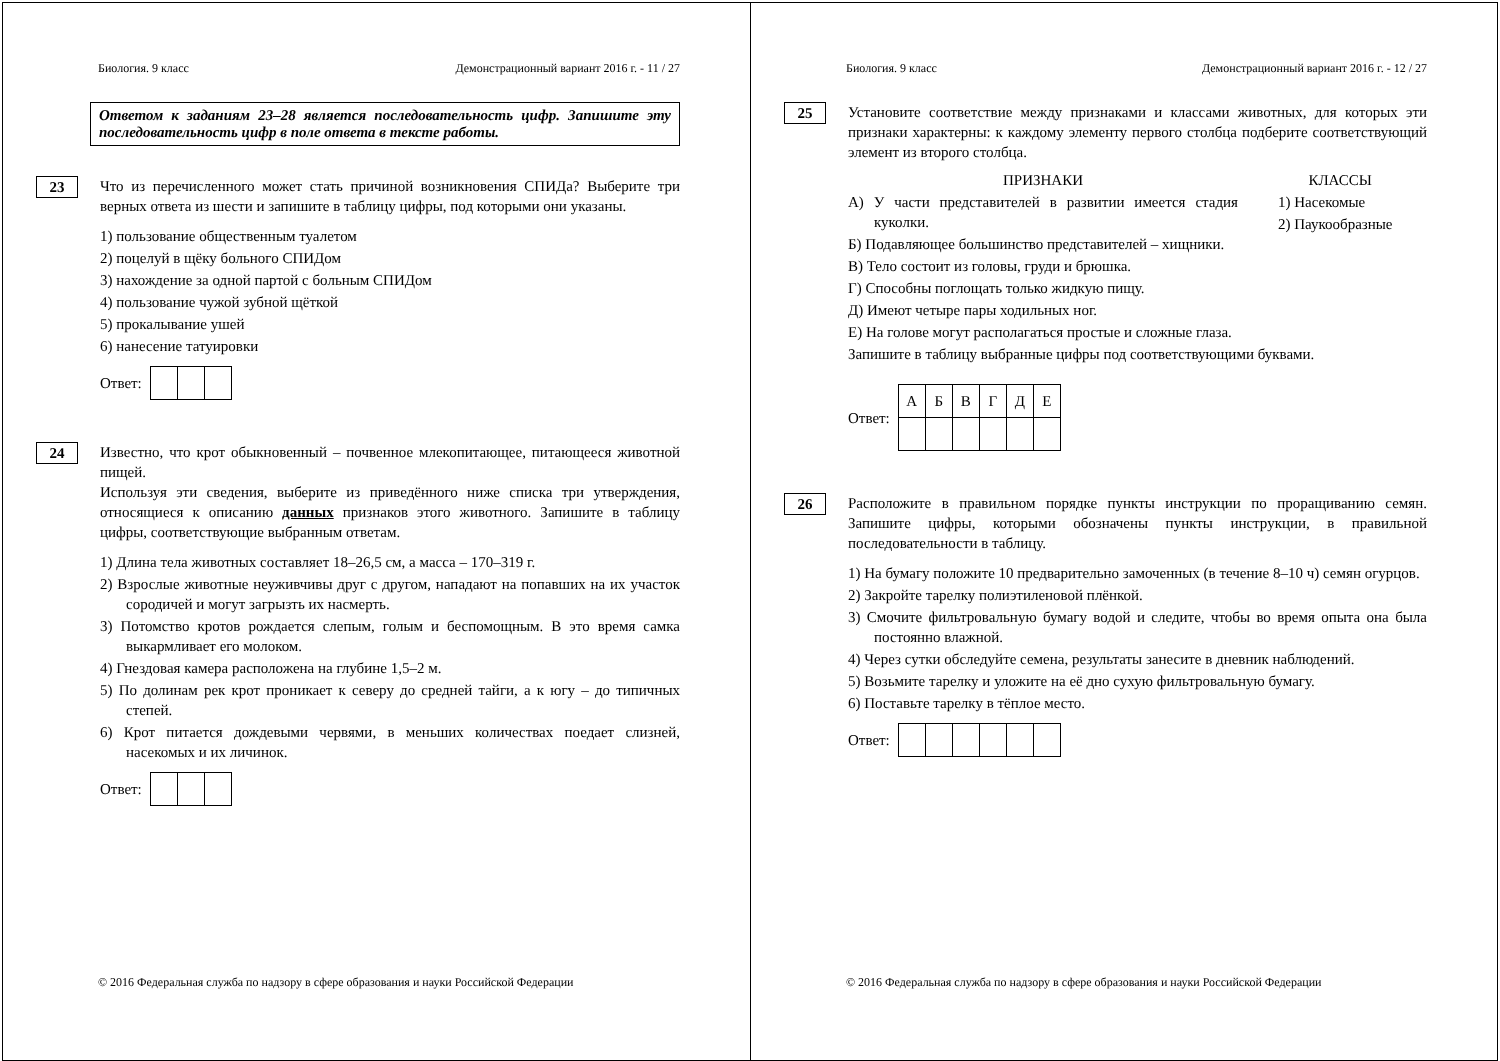Биология. 9 класс Демонстрационный вариант 2016 г. - 11 / 27
Ответом к заданиям 23–28 является последовательность цифр. Запишите эту последовательность цифр в поле ответа в тексте работы.
23
Что из перечисленного может стать причиной возникновения СПИДа? Выберите три верных ответа из шести и запишите в таблицу цифры, под которыми они указаны.
1) пользование общественным туалетом
2) поцелуй в щёку больного СПИДом
3) нахождение за одной партой с больным СПИДом
4) пользование чужой зубной щёткой
5) прокалывание ушей
6) нанесение татуировки
Ответ:
24
Известно, что крот обыкновенный – почвенное млекопитающее, питающееся животной пищей.
Используя эти сведения, выберите из приведённого ниже списка три утверждения, относящиеся к описанию данных признаков этого животного. Запишите в таблицу цифры, соответствующие выбранным ответам.
1) Длина тела животных составляет 18–26,5 см, а масса – 170–319 г.
2) Взрослые животные неуживчивы друг с другом, нападают на попавших на их участок сородичей и могут загрызть их насмерть.
3) Потомство кротов рождается слепым, голым и беспомощным. В это время самка выкармливает его молоком.
4) Гнездовая камера расположена на глубине 1,5–2 м.
5) По долинам рек крот проникает к северу до средней тайги, а к югу – до типичных степей.
6) Крот питается дождевыми червями, в меньших количествах поедает слизней, насекомых и их личинок.
Ответ:
© 2016 Федеральная служба по надзору в сфере образования и науки Российской Федерации
Биология. 9 класс Демонстрационный вариант 2016 г. - 12 / 27
25
Установите соответствие между признаками и классами животных, для которых эти признаки характерны: к каждому элементу первого столбца подберите соответствующий элемент из второго столбца.
ПРИЗНАКИ
А) У части представителей в развитии имеется стадия куколки.
Б) Подавляющее большинство представителей – хищники.
В) Тело состоит из головы, груди и брюшка.
Г) Способны поглощать только жидкую пищу.
Д) Имеют четыре пары ходильных ног.
Е) На голове могут располагаться простые и сложные глаза.
КЛАССЫ
1) Насекомые
2) Паукообразные
Запишите в таблицу выбранные цифры под соответствующими буквами.
Ответ:
| А | Б | В | Г | Д | Е |
26
Расположите в правильном порядке пункты инструкции по проращиванию семян. Запишите цифры, которыми обозначены пункты инструкции, в правильной последовательности в таблицу.
1) На бумагу положите 10 предварительно замоченных (в течение 8–10 ч) семян огурцов.
2) Закройте тарелку полиэтиленовой плёнкой.
3) Смочите фильтровальную бумагу водой и следите, чтобы во время опыта она была постоянно влажной.
4) Через сутки обследуйте семена, результаты занесите в дневник наблюдений.
5) Возьмите тарелку и уложите на её дно сухую фильтровальную бумагу.
6) Поставьте тарелку в тёплое место.
Ответ:
© 2016 Федеральная служба по надзору в сфере образования и науки Российской Федерации